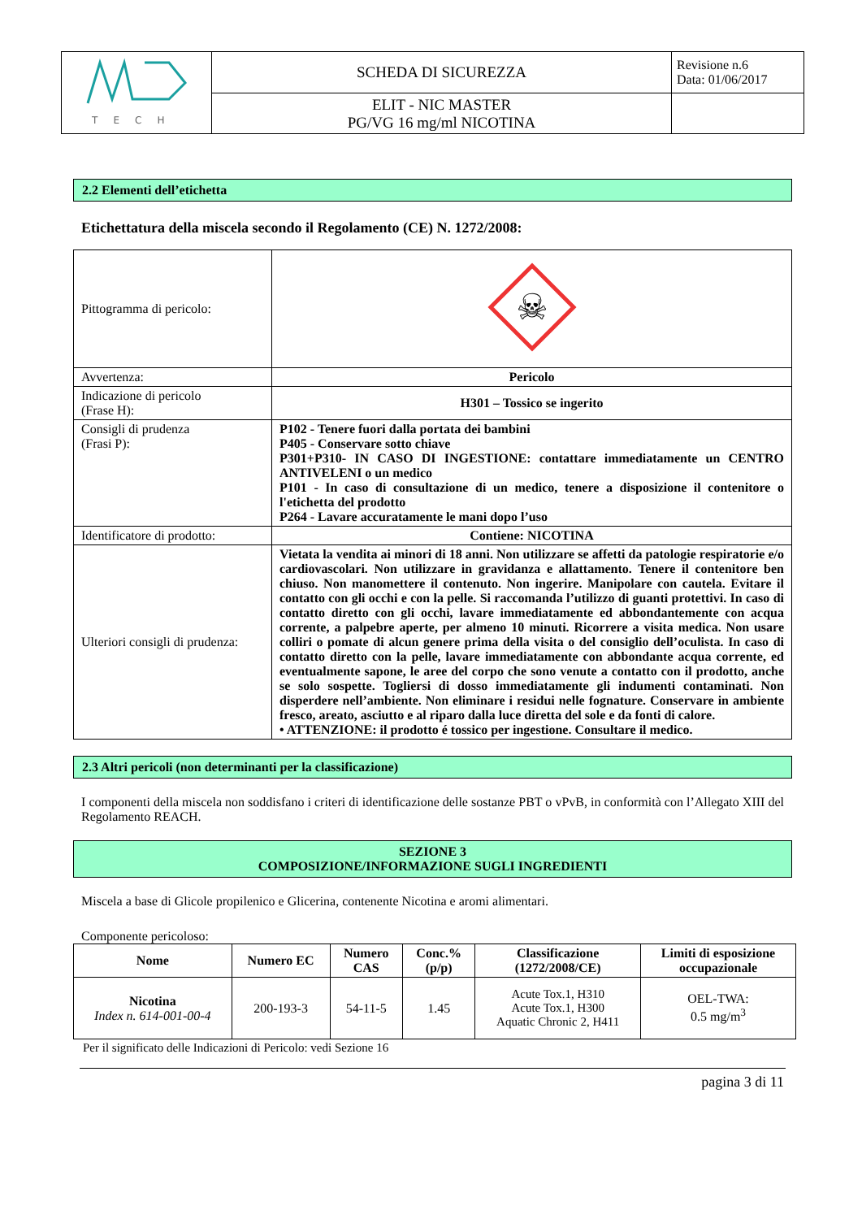| T E C H | SCHEDA DI SICUREZZA | Revisione n.6 Data: 01/06/2017 |
| | ELIT - NIC MASTER PG/VG 16 mg/ml NICOTINA | |
2.2 Elementi dell’etichetta
Etichettatura della miscela secondo il Regolamento (CE) N. 1272/2008:
| Pittogramma di pericolo: | ☠ |
| Avvertenza: | Pericolo |
| Indicazione di pericolo (Frase H): | H301 – Tossico se ingerito |
| Consigli di prudenza (Frasi P): | P102 - Tenere fuori dalla portata dei bambini P405 - Conservare sotto chiave P301+P310- IN CASO DI INGESTIONE: contattare immediatamente un CENTRO ANTIVELENI o un medico P101 - In caso di consultazione di un medico, tenere a disposizione il contenitore o l'etichetta del prodotto P264 - Lavare accuratamente le mani dopo l’uso |
| Identificatore di prodotto: | Contiene: NICOTINA |
| Ulteriori consigli di prudenza: | Vietata la vendita ai minori di 18 anni. Non utilizzare se affetti da patologie respiratorie e/o cardiovascolari. Non utilizzare in gravidanza e allattamento. Tenere il contenitore ben chiuso. Non manomettere il contenuto. Non ingerire. Manipolare con cautela. Evitare il contatto con gli occhi e con la pelle. Si raccomanda l’utilizzo di guanti protettivi. In caso di contatto diretto con gli occhi, lavare immediatamente ed abbondantemente con acqua corrente, a palpebre aperte, per almeno 10 minuti. Ricorrere a visita medica. Non usare colliri o pomate di alcun genere prima della visita o del consiglio dell’oculista. In caso di contatto diretto con la pelle, lavare immediatamente con abbondante acqua corrente, ed eventualmente sapone, le aree del corpo che sono venute a contatto con il prodotto, anche se solo sospette. Togliersi di dosso immediatamente gli indumenti contaminati. Non disperdere nell’ambiente. Non eliminare i residui nelle fognature. Conservare in ambiente fresco, areato, asciutto e al riparo dalla luce diretta del sole e da fonti di calore. • ATTENZIONE: il prodotto é tossico per ingestione. Consultare il medico. |
2.3 Altri pericoli (non determinanti per la classificazione)
I componenti della miscela non soddisfano i criteri di identificazione delle sostanze PBT o vPvB, in conformità con l’Allegato XIII del Regolamento REACH.
SEZIONE 3
COMPOSIZIONE/INFORMAZIONE SUGLI INGREDIENTI
Miscela a base di Glicole propilenico e Glicerina, contenente Nicotina e aromi alimentari.
Componente pericoloso:
| Nome | Numero EC | Numero CAS | Conc.% (p/p) | Classificazione (1272/2008/CE) | Limiti di esposizione occupazionale |
| --- | --- | --- | --- | --- | --- |
| Nicotina Index n. 614-001-00-4 | 200-193-3 | 54-11-5 | 1.45 | Acute Tox.1, H310 Acute Tox.1, H300 Aquatic Chronic 2, H411 | OEL-TWA: 0.5 mg/m<sup>3</sup> |
Per il significato delle Indicazioni di Pericolo: vedi Sezione 16
pagina 3 di 11